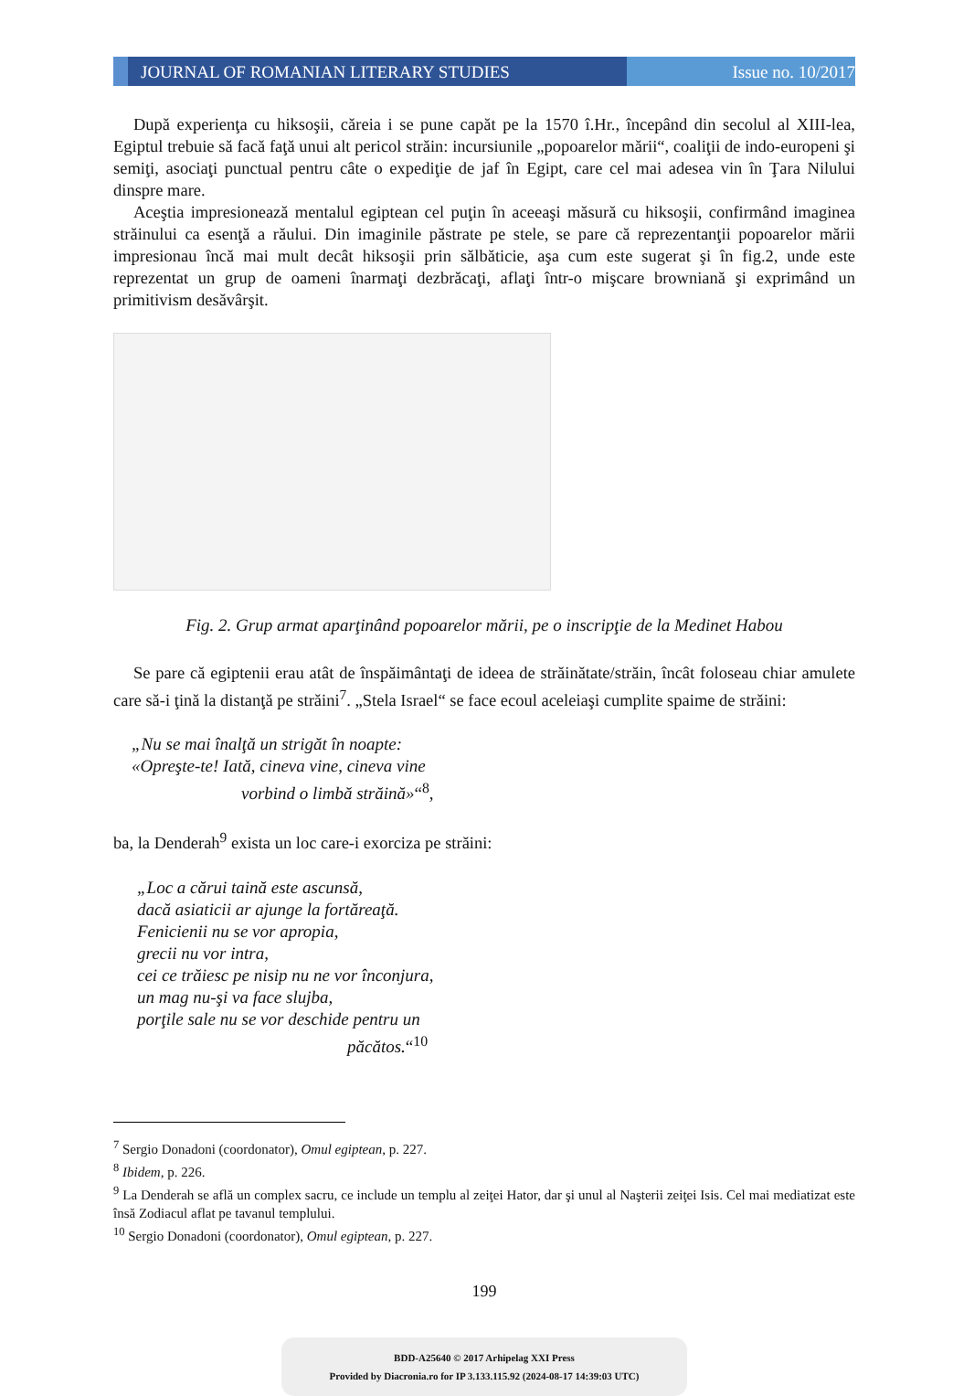JOURNAL OF ROMANIAN LITERARY STUDIES
Issue no. 10/2017
După experienţa cu hiksoşii, căreia i se pune capăt pe la 1570 î.Hr., începând din secolul al XIII-lea, Egiptul trebuie să facă faţă unui alt pericol străin: incursiunile „popoarelor mării“, coaliţii de indo-europeni şi semiţi, asociaţi punctual pentru câte o expediţie de jaf în Egipt, care cel mai adesea vin în Ţara Nilului dinspre mare.
Aceştia impresionează mentalul egiptean cel puţin în aceeaşi măsură cu hiksoşii, confirmând imaginea străinului ca esenţă a răului. Din imaginile păstrate pe stele, se pare că reprezentanţii popoarelor mării impresionau încă mai mult decât hiksoşii prin sălbăticie, aşa cum este sugerat şi în fig.2, unde este reprezentat un grup de oameni înarmaţi dezbrăcaţi, aflaţi într-o mişcare browniană şi exprimând un primitivism desăvârşit.
Fig. 2. Grup armat aparţinând popoarelor mării, pe o inscripţie de la Medinet Habou
Se pare că egiptenii erau atât de înspăimântaţi de ideea de străinătate/străin, încât foloseau chiar amulete care să-i ţină la distanţă pe străini<sup>7</sup>. „Stela Israel“ se face ecoul aceleiaşi cumplite spaime de străini:
„Nu se mai înalţă un strigăt în noapte:
«Opreşte-te! Iată, cineva vine, cineva vine
vorbind o limbă străină»“<sup>8</sup>,
ba, la Denderah<sup>9</sup> exista un loc care-i exorciza pe străini:
„Loc a cărui taină este ascunsă,
dacă asiaticii ar ajunge la fortăreaţă.
Fenicienii nu se vor apropia,
grecii nu vor intra,
cei ce trăiesc pe nisip nu ne vor înconjura,
un mag nu-şi va face slujba,
porţile sale nu se vor deschide pentru un
păcătos.“<sup>10</sup>
<sup>7</sup> Sergio Donadoni (coordonator), Omul egiptean, p. 227.
<sup>8</sup> Ibidem, p. 226.
<sup>9</sup> La Denderah se află un complex sacru, ce include un templu al zeiţei Hator, dar şi unul al Naşterii zeiţei Isis. Cel mai mediatizat este însă Zodiacul aflat pe tavanul templului.
<sup>10</sup> Sergio Donadoni (coordonator), Omul egiptean, p. 227.
199
BDD-A25640 © 2017 Arhipelag XXI Press
Provided by Diacronia.ro for IP 3.133.115.92 (2024-08-17 14:39:03 UTC)